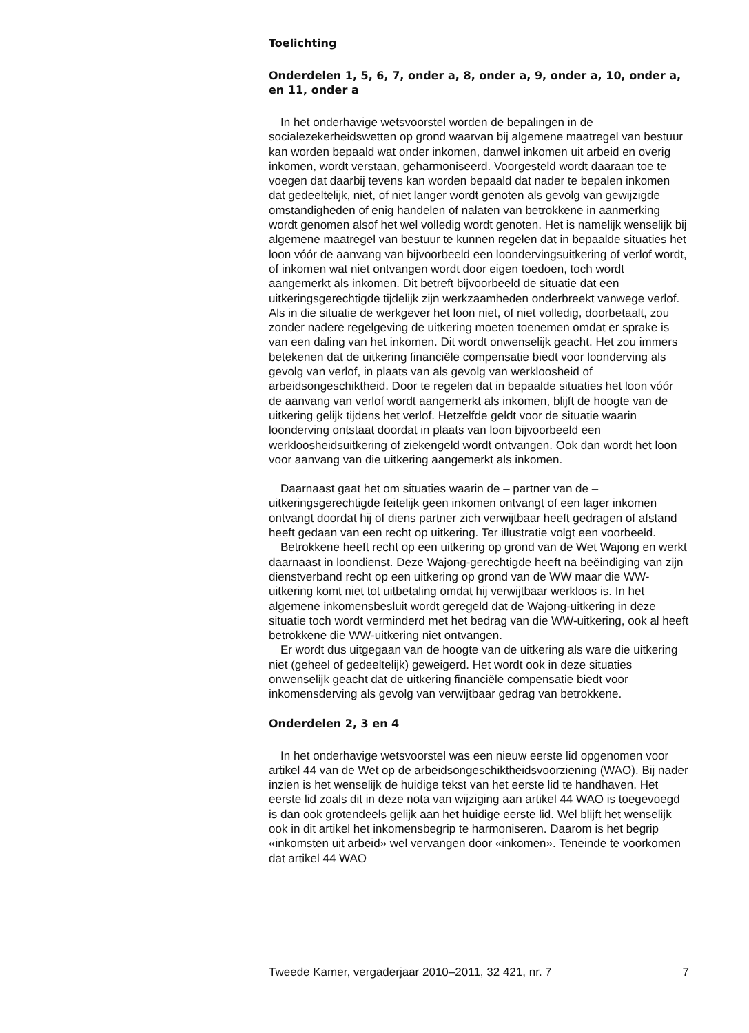Toelichting
Onderdelen 1, 5, 6, 7, onder a, 8, onder a, 9, onder a, 10, onder a, en 11, onder a
In het onderhavige wetsvoorstel worden de bepalingen in de socialezekerheidswetten op grond waarvan bij algemene maatregel van bestuur kan worden bepaald wat onder inkomen, danwel inkomen uit arbeid en overig inkomen, wordt verstaan, geharmoniseerd. Voorgesteld wordt daaraan toe te voegen dat daarbij tevens kan worden bepaald dat nader te bepalen inkomen dat gedeeltelijk, niet, of niet langer wordt genoten als gevolg van gewijzigde omstandigheden of enig handelen of nalaten van betrokkene in aanmerking wordt genomen alsof het wel volledig wordt genoten. Het is namelijk wenselijk bij algemene maatregel van bestuur te kunnen regelen dat in bepaalde situaties het loon vóór de aanvang van bijvoorbeeld een loondervingsuitkering of verlof wordt, of inkomen wat niet ontvangen wordt door eigen toedoen, toch wordt aangemerkt als inkomen. Dit betreft bijvoorbeeld de situatie dat een uitkeringsgerechtigde tijdelijk zijn werkzaamheden onderbreekt vanwege verlof. Als in die situatie de werkgever het loon niet, of niet volledig, doorbetaalt, zou zonder nadere regelgeving de uitkering moeten toenemen omdat er sprake is van een daling van het inkomen. Dit wordt onwenselijk geacht. Het zou immers betekenen dat de uitkering financiële compensatie biedt voor loonderving als gevolg van verlof, in plaats van als gevolg van werkloosheid of arbeidsongeschiktheid. Door te regelen dat in bepaalde situaties het loon vóór de aanvang van verlof wordt aangemerkt als inkomen, blijft de hoogte van de uitkering gelijk tijdens het verlof. Hetzelfde geldt voor de situatie waarin loonderving ontstaat doordat in plaats van loon bijvoorbeeld een werkloosheidsuitkering of ziekengeld wordt ontvangen. Ook dan wordt het loon voor aanvang van die uitkering aangemerkt als inkomen.
Daarnaast gaat het om situaties waarin de – partner van de – uitkeringsgerechtigde feitelijk geen inkomen ontvangt of een lager inkomen ontvangt doordat hij of diens partner zich verwijtbaar heeft gedragen of afstand heeft gedaan van een recht op uitkering. Ter illustratie volgt een voorbeeld.
Betrokkene heeft recht op een uitkering op grond van de Wet Wajong en werkt daarnaast in loondienst. Deze Wajong-gerechtigde heeft na beëindiging van zijn dienstverband recht op een uitkering op grond van de WW maar die WW-uitkering komt niet tot uitbetaling omdat hij verwijtbaar werkloos is. In het algemene inkomensbesluit wordt geregeld dat de Wajong-uitkering in deze situatie toch wordt verminderd met het bedrag van die WW-uitkering, ook al heeft betrokkene die WW-uitkering niet ontvangen.
Er wordt dus uitgegaan van de hoogte van de uitkering als ware die uitkering niet (geheel of gedeeltelijk) geweigerd. Het wordt ook in deze situaties onwenselijk geacht dat de uitkering financiële compensatie biedt voor inkomensderving als gevolg van verwijtbaar gedrag van betrokkene.
Onderdelen 2, 3 en 4
In het onderhavige wetsvoorstel was een nieuw eerste lid opgenomen voor artikel 44 van de Wet op de arbeidsongeschiktheidsvoorziening (WAO). Bij nader inzien is het wenselijk de huidige tekst van het eerste lid te handhaven. Het eerste lid zoals dit in deze nota van wijziging aan artikel 44 WAO is toegevoegd is dan ook grotendeels gelijk aan het huidige eerste lid. Wel blijft het wenselijk ook in dit artikel het inkomensbegrip te harmoniseren. Daarom is het begrip «inkomsten uit arbeid» wel vervangen door «inkomen». Teneinde te voorkomen dat artikel 44 WAO
Tweede Kamer, vergaderjaar 2010–2011, 32 421, nr. 7 7